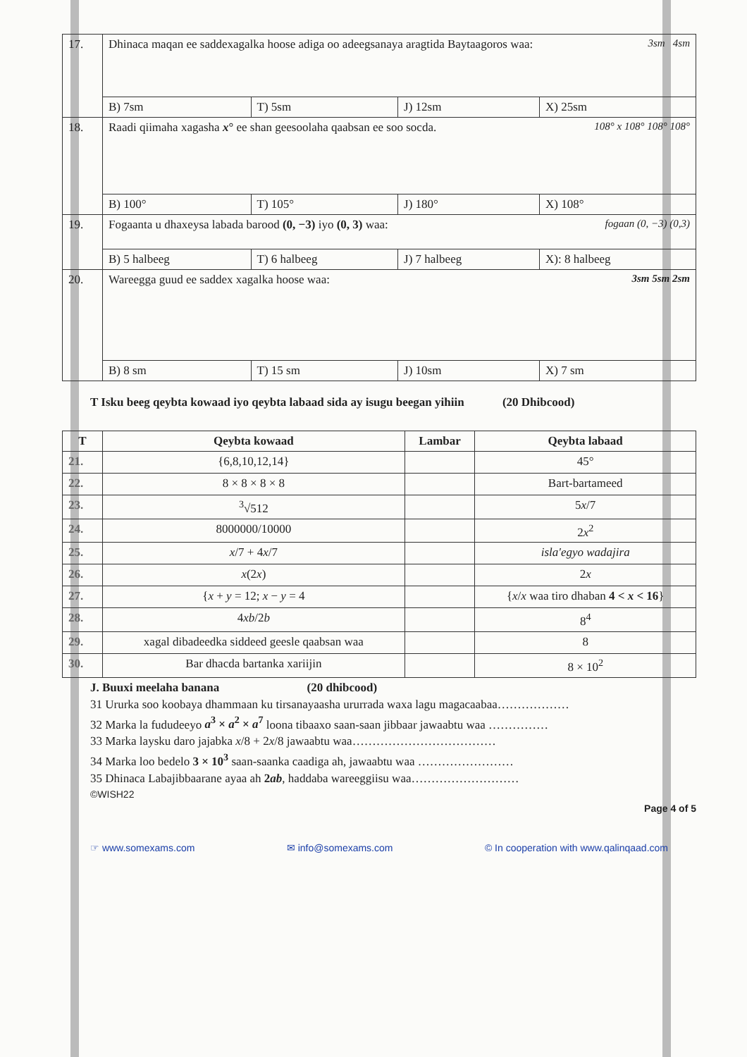| 17. | Dhinaca maqan ee saddexagalka hoose adiga oo adeegsanaya aragtida Baytaagoros waa: 3sm 4sm | | | |
| | B) 7sm | T) 5sm | J) 12sm | X) 25sm |
| 18. | Raadi qiimaha xagasha x ° ee shan geesoolaha qaabsan ee soo socda. 108° x 108° 108° 108° | | | |
| | B) 100° | T) 105° | J) 180° | X) 108° |
| 19. | Fogaanta u dhaxeysa labada barood (0, −3) iyo (0, 3) waa: fogaan (0, −3) (0,3) | | | |
| | B) 5 halbeeg | T) 6 halbeeg | J) 7 halbeeg | X): 8 halbeeg |
| 20. | Wareegga guud ee saddex xagalka hoose waa: 3sm 5sm 2sm | | | |
| | B) 8 sm | T) 15 sm | J) 10sm | X) 7 sm |
T Isku beeg qeybta kowaad iyo qeybta labaad sida ay isugu beegan yihiin (20 Dhibcood)
| T | Qeybta kowaad | Lambar | Qeybta labaad |
| --- | --- | --- | --- |
| 21. | {6,8,10,12,14} | | 45° |
| 22. | 8 × 8 × 8 × 8 | | Bart-bartameed |
| 23. | <sup>3</sup>√512 | | 5 x /7 |
| 24. | 8000000/10000 | | 2 x<sup>2</sup> |
| 25. | x /7 + 4 x /7 | | isla'egyo wadajira |
| 26. | x (2 x ) | | 2 x |
| 27. | { x + y = 12; x − y = 4 | | { x / x waa tiro dhaban 4 < x < 16 } |
| 28. | 4 xb /2 b | | 8<sup>4</sup> |
| 29. | xagal dibadeedka siddeed geesle qaabsan waa | | 8 |
| 30. | Bar dhacda bartanka xariijin | | 8 × 10<sup>2</sup> |
J. Buuxi meelaha banana (20 dhibcood)
31 Ururka soo koobaya dhammaan ku tirsanayaasha ururrada waxa lagu magacaabaa………………
32 Marka la fududeeyo a<sup>3</sup> × a<sup>2</sup> × a<sup>7</sup> loona tibaaxo saan-saan jibbaar jawaabtu waa ……………
33 Marka laysku daro jajabka x/8 + 2x/8 jawaabtu waa………………………………
34 Marka loo bedelo 3 × 10<sup>3</sup> saan-saanka caadiga ah, jawaabtu waa ……………………
35 Dhinaca Labajibbaarane ayaa ah 2ab, haddaba wareeggiisu waa………………………
©WISH22
Page 4 of 5
☞ www.somexams.com ✉ info@somexams.com © In cooperation with www.qalinqaad.com